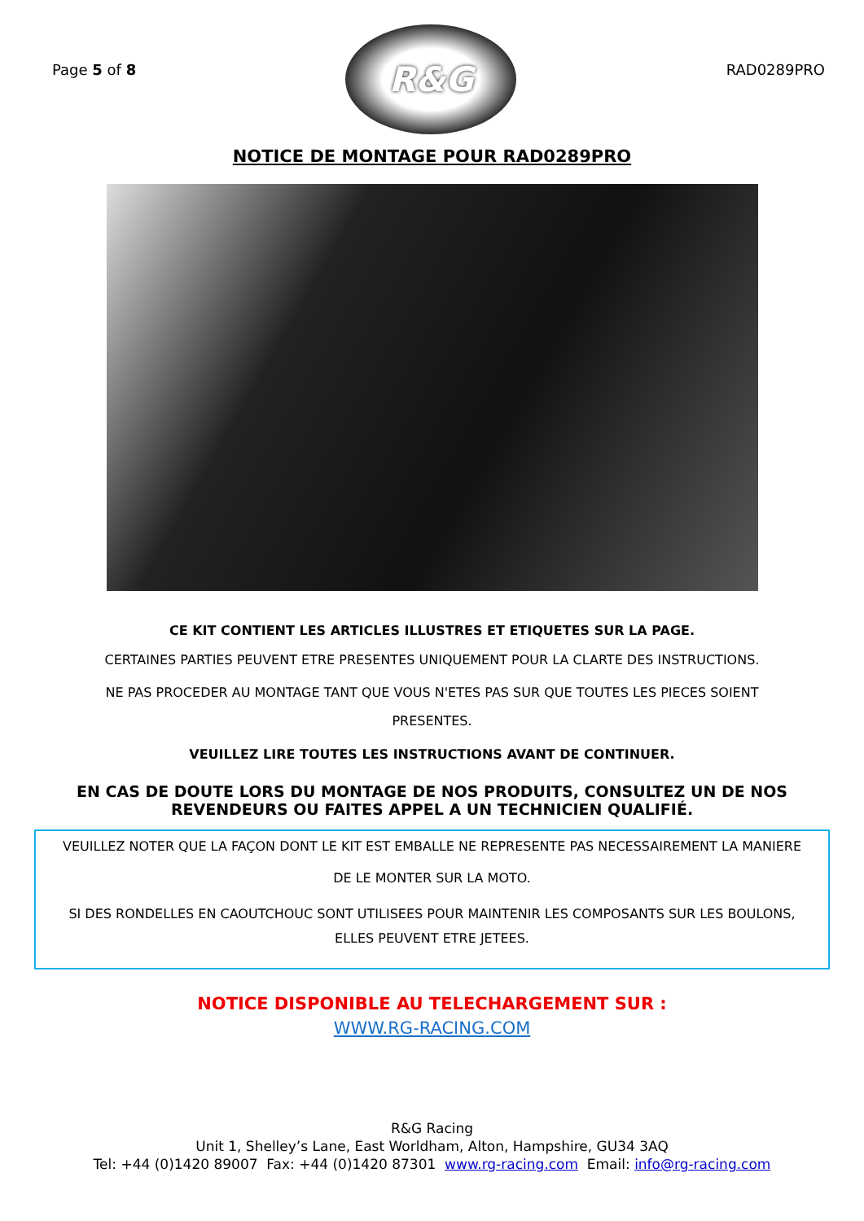Page 5 of 8
R&G
RAD0289PRO
NOTICE DE MONTAGE POUR RAD0289PRO
CE KIT CONTIENT LES ARTICLES ILLUSTRES ET ETIQUETES SUR LA PAGE.
CERTAINES PARTIES PEUVENT ETRE PRESENTES UNIQUEMENT POUR LA CLARTE DES INSTRUCTIONS.
NE PAS PROCEDER AU MONTAGE TANT QUE VOUS N'ETES PAS SUR QUE TOUTES LES PIECES SOIENT
PRESENTES.
VEUILLEZ LIRE TOUTES LES INSTRUCTIONS AVANT DE CONTINUER.
EN CAS DE DOUTE LORS DU MONTAGE DE NOS PRODUITS, CONSULTEZ UN DE NOS REVENDEURS OU FAITES APPEL A UN TECHNICIEN QUALIFIÉ.
VEUILLEZ NOTER QUE LA FAÇON DONT LE KIT EST EMBALLE NE REPRESENTE PAS NECESSAIREMENT LA MANIERE DE LE MONTER SUR LA MOTO.
SI DES RONDELLES EN CAOUTCHOUC SONT UTILISEES POUR MAINTENIR LES COMPOSANTS SUR LES BOULONS, ELLES PEUVENT ETRE JETEES.
NOTICE DISPONIBLE AU TELECHARGEMENT SUR :
WWW.RG-RACING.COM
R&G Racing
Unit 1, Shelley’s Lane, East Worldham, Alton, Hampshire, GU34 3AQ
Tel: +44 (0)1420 89007 Fax: +44 (0)1420 87301 www.rg-racing.com Email: info@rg-racing.com